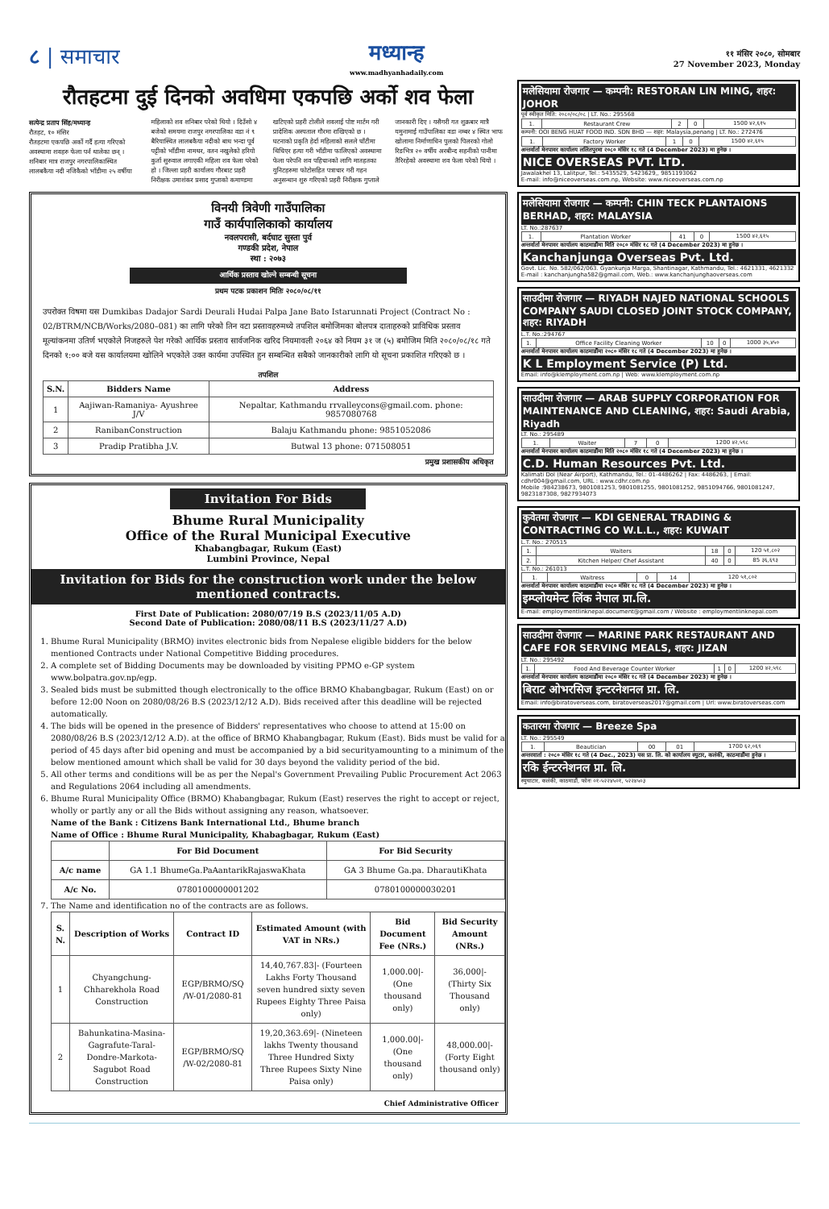८ | समाचार मध्यान्ह
www.madhyanhadaily.com
११ मंसिर २०८०, सोमबार
27 November 2023, Monday
रौतहटमा दुई दिनको अवधिमा एकपछि अर्को शव फेला
सत्येन्द्र प्रताप सिंह/मध्यान्ह
रौतहट, १० मंसिर
रौतहटमा एकपछि अर्को गर्दै हत्या गरिएको अवस्थामा शवहरु फेला पर्न थालेका छन् । शनिबार मात्र राजपुर नगरपालिकास्थित लालबकैया नदी नजिकैको भाँडीमा २५ वर्षीया महिलाको शव शनिबार परेको थियो । दिउँसो ४ बजेको समयमा राजपुर नगरपालिका वडा नं ९ बैरियास्थित लालबकैया नदीको बाध भन्दा पूर्व पट्टीको भाँडीमा नामथर, वतन नखुलेको हरियो कुर्ता सुरुवाल लगाएकी महिला शव फेला परेको हो । जिल्ला प्रहरी कार्यालय गौरबाट प्रहरी निरीक्षक उमाशंकर प्रसाद गुप्ताको कमाण्डमा खटिएको प्रहरी टोलीले शवलाई पोष्ट मार्टम गरी प्रादेशिक अस्पताल गौरमा राखिएको छ । घटनाको प्रकृति हेर्दा महिलाको सलले घाँटीमा थिचिएर हत्या गरी भाँडीमा फालिएको अवस्थामा फेला परेपनि शव पहिचानको लागि मातहतका युनिटहरुमा फोटोसहित पत्राचार गरी गहन अनुसन्धान शुरु गरिएको प्रहरी निरीक्षक गुप्ताले जानकारी दिए । यसैगरी गत शुक्रबार मात्रै यमुनामाई गाउँपालिका वडा नम्बर ४ स्थित भाफ खोलामा निर्माणाधिन पुलको पिलरको गोलो रिङभित्र २० वर्षीय अरबीन्द सहनीको पानीमा तैरिरहेको अवस्थामा शव फेला परेको थियो ।
विनयी त्रिवेणी गाउँपालिका
गाउँ कार्यपालिकाको कार्यालय
नवलपरासी, बर्दघाट सुस्ता पुर्व
गण्डकी प्रदेश, नेपाल
स्था : २०७३
आर्थिक प्रस्ताव खोल्ने सम्बन्धी सूचना
प्रथम पटक प्रकाशन मितिः २०८०/०८/११
उपरोक्त विषमा यस Dumkibas Dadajor Sardi Deurali Hudai Palpa Jane Bato Istarunnati Project (Contract No : 02/BTRM/NCB/Works/2080–081) का लागि परेको तिन वटा प्रस्तावहरुमध्ये तपशिल बमोजिमका बोलपत्र दाताहरुको प्राविधिक प्रस्ताव मूल्यांकनमा उतिर्ण भएकोले निजहरुले पेश गरेको आर्थिक प्रस्ताव सार्वजनिक खरिद नियमावली २०६४ को नियम ३१ ज (५) बमोजिम मिति २०८०/०८/१८ गते दिनको १:०० बजे यस कार्यालयमा खोलिने भएकोले उक्त कार्यमा उपस्थित हुन सम्बन्धित सबैको जानकारीको लागि यो सूचना प्रकाशित गरिएको छ ।
तपशिल
| S.N. | Bidders Name | Address |
| --- | --- | --- |
| 1 | Aajiwan-Ramaniya- Ayushree J/V | Nepaltar, Kathmandu rrvalleycons@gmail.com. phone: 9857080768 |
| 2 | RanibanConstruction | Balaju Kathmandu phone: 9851052086 |
| 3 | Pradip Pratibha J.V. | Butwal 13 phone: 071508051 |
प्रमुख प्रशासकीय अधिकृत
Invitation For Bids
Bhume Rural Municipality
Office of the Rural Municipal Executive
Khabangbagar, Rukum (East)
Lumbini Province, Nepal
Invitation for Bids for the construction work under the below mentioned contracts.
First Date of Publication: 2080/07/19 B.S (2023/11/05 A.D)
Second Date of Publication: 2080/08/11 B.S (2023/11/27 A.D)
1. Bhume Rural Municipality (BRMO) invites electronic bids from Nepalese eligible bidders for the below mentioned Contracts under National Competitive Bidding procedures.
2. A complete set of Bidding Documents may be downloaded by visiting PPMO e-GP system www.bolpatra.gov.np/egp.
3. Sealed bids must be submitted though electronically to the office BRMO Khabangbagar, Rukum (East) on or before 12:00 Noon on 2080/08/26 B.S (2023/12/12 A.D). Bids received after this deadline will be rejected automatically.
4. The bids will be opened in the presence of Bidders' representatives who choose to attend at 15:00 on 2080/08/26 B.S (2023/12/12 A.D). at the office of BRMO Khabangbagar, Rukum (East). Bids must be valid for a period of 45 days after bid opening and must be accompanied by a bid securityamounting to a minimum of the below mentioned amount which shall be valid for 30 days beyond the validity period of the bid.
5. All other terms and conditions will be as per the Nepal's Government Prevailing Public Procurement Act 2063 and Regulations 2064 including all amendments.
6. Bhume Rural Municipality Office (BRMO) Khabangbagar, Rukum (East) reserves the right to accept or reject, wholly or partly any or all the Bids without assigning any reason, whatsoever.
Name of the Bank : Citizens Bank International Ltd., Bhume branch
Name of Office : Bhume Rural Municipality, Khabagbagar, Rukum (East)
| | For Bid Document | For Bid Security |
| --- | --- | --- |
| A/c name | GA 1.1 BhumeGa.PaAantarikRajaswaKhata | GA 3 Bhume Ga.pa. DharautiKhata |
| A/c No. | 0780100000001202 | 0780100000030201 |
7. The Name and identification no of the contracts are as follows.
| S. N. | Description of Works | Contract ID | Estimated Amount (with VAT in NRs.) | Bid Document Fee (NRs.) | Bid Security Amount (NRs.) |
| --- | --- | --- | --- | --- | --- |
| 1 | Chyangchung-Chharekhola Road Construction | EGP/BRMO/SQ /W-01/2080-81 | 14,40,767.83/- (Fourteen Lakhs Forty Thousand seven hundred sixty seven Rupees Eighty Three Paisa only) | 1,000.00/- (One thousand only) | 36,000/- (Thirty Six Thousand only) |
| 2 | Bahunkatina-Masina-Gagrafute-Taral-Dondre-Markota-Sagubot Road Construction | EGP/BRMO/SQ /W-02/2080-81 | 19,20,363.69/- (Nineteen lakhs Twenty thousand Three Hundred Sixty Three Rupees Sixty Nine Paisa only) | 1,000.00/- (One thousand only) | 48,000.00/- (Forty Eight thousand only) |
Chief Administrative Officer
मलेसियामा रोजगार — कम्पनी: RESTORAN LIN MING, शहर: JOHOR
पूर्व स्वीकृत मिति: २०८०/०८/०८ | LT. No.: 295568
| 1. | Restaurant Crew | 2 | 0 | 1500 ४२,६१५ |
कम्पनी: OOI BENG HUAT FOOD IND. SDN BHD — शहर: Malaysia,penang | LT. No.: 272476
| 1. | Factory Worker | 1 | 0 | 1500 ४२,६१५ |
अन्तर्वार्ता मेनपावर कार्यालय ललितपुरमा २०८० मंसिर १८ गते (4 December 2023) मा हुनेछ ।
NICE OVERSEAS PVT. LTD.
Jawalakhel 13, Lalitpur, Tel.: 5435529, 5423629,, 9851193062
E-mail: info@niceoverseas.com.np, Website: www.niceoverseas.com.np
मलेसियामा रोजगार — कम्पनी: CHIN TECK PLANTAIONS BERHAD, शहर: MALAYSIA
LT. No.:287637
| 1. | Plantation Worker | 41 | 0 | 1500 ४२,६१५ |
अन्तर्वार्ता मेनपावर कार्यालय काठमाडौंमा मिति २०८० मंसिर १८ गते (4 December 2023) मा हुनेछ ।
Kanchanjunga Overseas Pvt. Ltd.
Govt. Lic. No. 582/062/063. Gyankunja Marga, Shantinagar, Kathmandu, Tel.: 4621331, 4621332
E-mail : kanchanjungha582@gmail.com, Web.: www.kanchanjunghaoverseas.com
साउदीमा रोजगार — RIYADH NAJED NATIONAL SCHOOLS COMPANY SAUDI CLOSED JOINT STOCK COMPANY, शहर: RIYADH
L.T. No.:294767
| 1. | Office Facility Cleaning Worker | 10 | 0 | 1000 ३५,४५० |
अन्तर्वार्ता मेनपावर कार्यालय काठमाडौंमा २०८० मंसिर १८ गते (4 December 2023) मा हुनेछ ।
K L Employment Service (P) Ltd.
Email: info@klemployment.com.np | Web: www.klemployment.com.np
साउदीमा रोजगार — ARAB SUPPLY CORPORATION FOR MAINTENANCE AND CLEANING, शहर: Saudi Arabia, Riyadh
LT. No.: 295489
| 1. | Waiter | 7 | 0 | 1200 ४२,५९८ |
अन्तर्वार्ता मेनपावर कार्यालय काठमाडौंमा मिति २०८० मंसिर १८ गते (4 December 2023) मा हुनेछ ।
C.D. Human Resources Pvt. Ltd.
Kalimati Dol (Near Airport), Kathmandu, Tel.: 01-4486262 | Fax: 4486263, | Email: cdhr004@gmail.com, URL : www.cdhr.com.np
Mobile :984238673, 9801081253, 9801081255, 9801081252, 9851094766, 9801081247, 9823187308, 9827934073
कुवेतमा रोजगार — KDI GENERAL TRADING & CONTRACTING CO W.L.L., शहर: KUWAIT
L.T. No.: 270515
| 1. | Waiters | 18 | 0 | 120 ५१,८०२ |
| 2. | Kitchen Helper/ Chef Assistant | 40 | 0 | 85 ३६,६९३ |
L.T. No.: 261013
| 1. | Waitress | 0 | 14 | 120 ५१,८०२ |
अन्तर्वार्ता मेनपावर कार्यालय काठमाडौंमा २०८० मंसिर १८ गते (4 December 2023) मा हुनेछ ।
इम्प्लोयमेन्ट लिंक नेपाल प्रा.लि.
E-mail: employmentlinknepal.document@gmail.com / Website : employmentlinknepal.com
साउदीमा रोजगार — MARINE PARK RESTAURANT AND CAFE FOR SERVING MEALS, शहर: JIZAN
LT. No.: 295492
| 1. | Food And Beverage Counter Worker | 1 | 0 | 1200 ४२,५९८ |
अन्तर्वार्ता मेनपावर कार्यालय काठमाडौंमा २०८० मंसिर १८ गते (4 December 2023) मा हुनेछ ।
बिराट ओभरसिज इन्टरनेशनल प्रा. लि.
Email: info@biratoverseas.com, biratoverseas2017@gmail.com | Url: www.biratoverseas.com
कतारमा रोजगार — Breeze Spa
LT. No.: 295549
| 1. | Beautician | 00 | 01 | 1700 ६२,०६९ |
अन्तरवार्ता : २०८० मंसिर १८ गते (4 Dec., 2023) यस प्रा. लि. को कार्यालय स्युटार, कलंकी, काठमाडौंमा हुनेछ ।
रकि ईन्टरनेशनल प्रा. लि.
स्युचाटार, कलंकी, काठमाडौं, फोनः ०१-५२२४५०१, ५२२४५०३